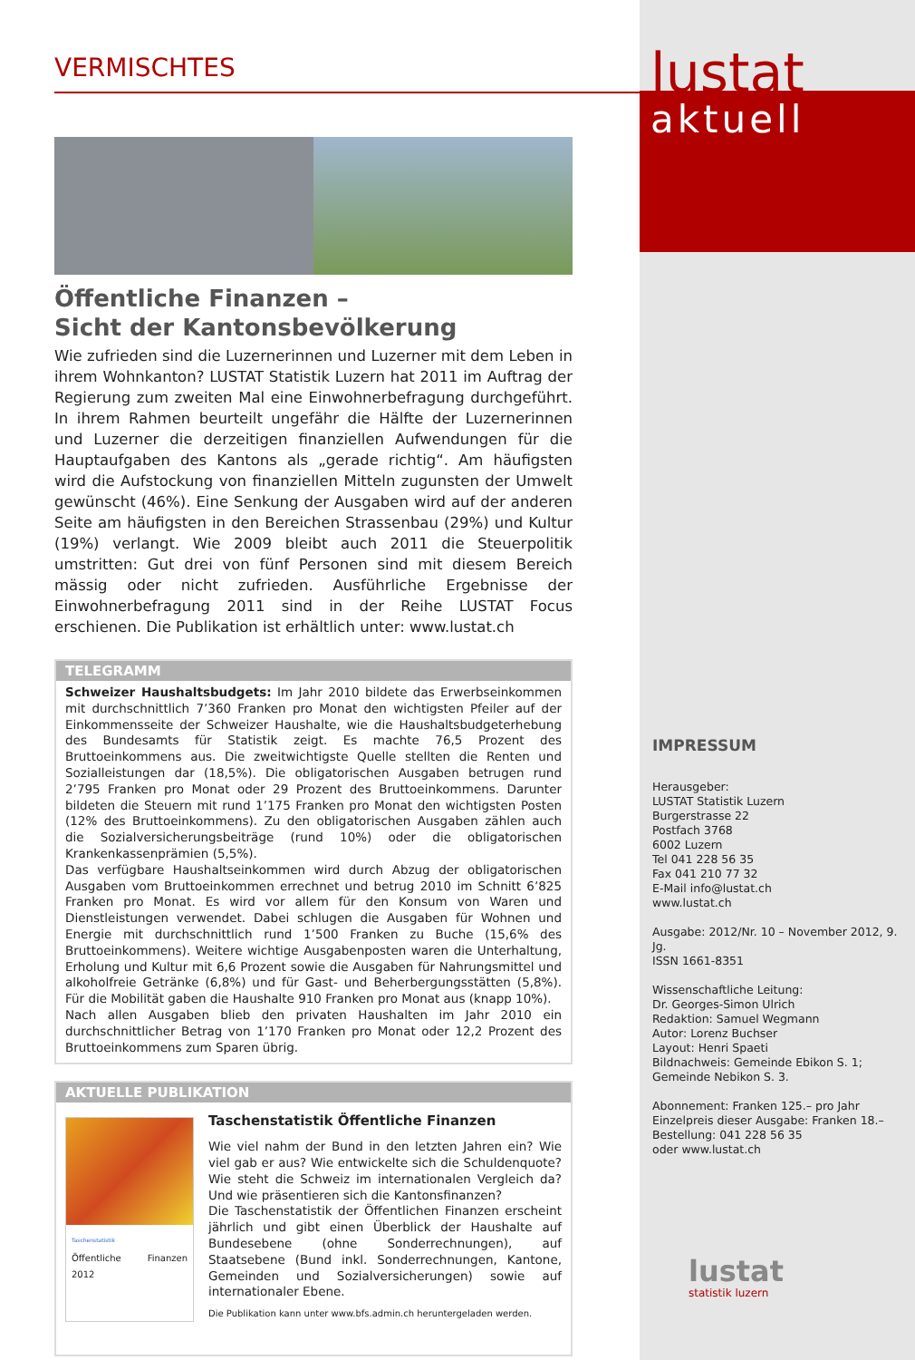VERMISCHTES
Öffentliche Finanzen –
Sicht der Kantonsbevölkerung
Wie zufrieden sind die Luzernerinnen und Luzerner mit dem Leben in ihrem Wohnkanton? LUSTAT Statistik Luzern hat 2011 im Auftrag der Regierung zum zweiten Mal eine Einwohnerbefragung durchgeführt. In ihrem Rahmen beurteilt ungefähr die Hälfte der Luzernerinnen und Luzerner die derzeitigen finanziellen Aufwendungen für die Hauptaufgaben des Kantons als „gerade richtig“. Am häufigsten wird die Aufstockung von finanziellen Mitteln zugunsten der Umwelt gewünscht (46%). Eine Senkung der Ausgaben wird auf der anderen Seite am häufigsten in den Bereichen Strassenbau (29%) und Kultur (19%) verlangt. Wie 2009 bleibt auch 2011 die Steuerpolitik umstritten: Gut drei von fünf Personen sind mit diesem Bereich mässig oder nicht zufrieden. Ausführliche Ergebnisse der Einwohnerbefragung 2011 sind in der Reihe LUSTAT Focus erschienen. Die Publikation ist erhältlich unter: www.lustat.ch
TELEGRAMM
Schweizer Haushaltsbudgets: Im Jahr 2010 bildete das Erwerbseinkommen mit durchschnittlich 7’360 Franken pro Monat den wichtigsten Pfeiler auf der Einkommensseite der Schweizer Haushalte, wie die Haushaltsbudgeterhebung des Bundesamts für Statistik zeigt. Es machte 76,5 Prozent des Bruttoeinkommens aus. Die zweitwichtigste Quelle stellten die Renten und Sozialleistungen dar (18,5%). Die obligatorischen Ausgaben betrugen rund 2’795 Franken pro Monat oder 29 Prozent des Bruttoeinkommens. Darunter bildeten die Steuern mit rund 1’175 Franken pro Monat den wichtigsten Posten (12% des Bruttoeinkommens). Zu den obligatorischen Ausgaben zählen auch die Sozialversicherungsbeiträge (rund 10%) oder die obligatorischen Krankenkassenprämien (5,5%).
Das verfügbare Haushaltseinkommen wird durch Abzug der obligatorischen Ausgaben vom Bruttoeinkommen errechnet und betrug 2010 im Schnitt 6’825 Franken pro Monat. Es wird vor allem für den Konsum von Waren und Dienstleistungen verwendet. Dabei schlugen die Ausgaben für Wohnen und Energie mit durchschnittlich rund 1’500 Franken zu Buche (15,6% des Bruttoeinkommens). Weitere wichtige Ausgabenposten waren die Unterhaltung, Erholung und Kultur mit 6,6 Prozent sowie die Ausgaben für Nahrungsmittel und alkoholfreie Getränke (6,8%) und für Gast- und Beherbergungsstätten (5,8%). Für die Mobilität gaben die Haushalte 910 Franken pro Monat aus (knapp 10%).
Nach allen Ausgaben blieb den privaten Haushalten im Jahr 2010 ein durchschnittlicher Betrag von 1’170 Franken pro Monat oder 12,2 Prozent des Bruttoeinkommens zum Sparen übrig.
AKTUELLE PUBLIKATION
Taschenstatistik
Öffentliche Finanzen 2012
Taschenstatistik Öffentliche Finanzen
Wie viel nahm der Bund in den letzten Jahren ein? Wie viel gab er aus? Wie entwickelte sich die Schuldenquote? Wie steht die Schweiz im internationalen Vergleich da? Und wie präsentieren sich die Kantonsfinanzen?
Die Taschenstatistik der Öffentlichen Finanzen erscheint jährlich und gibt einen Überblick der Haushalte auf Bundesebene (ohne Sonderrechnungen), auf Staatsebene (Bund inkl. Sonderrechnungen, Kantone, Gemeinden und Sozialversicherungen) sowie auf internationaler Ebene.
Die Publikation kann unter www.bfs.admin.ch heruntergeladen werden.
lustat
aktuell
IMPRESSUM
Herausgeber:
LUSTAT Statistik Luzern
Burgerstrasse 22
Postfach 3768
6002 Luzern
Tel 041 228 56 35
Fax 041 210 77 32
E-Mail info@lustat.ch
www.lustat.ch
Ausgabe: 2012/Nr. 10 – November 2012, 9. Jg.
ISSN 1661-8351
Wissenschaftliche Leitung:
Dr. Georges-Simon Ulrich
Redaktion: Samuel Wegmann
Autor: Lorenz Buchser
Layout: Henri Spaeti
Bildnachweis: Gemeinde Ebikon S. 1; Gemeinde Nebikon S. 3.
Abonnement: Franken 125.– pro Jahr
Einzelpreis dieser Ausgabe: Franken 18.–
Bestellung: 041 228 56 35
oder www.lustat.ch
lustat
statistik luzern